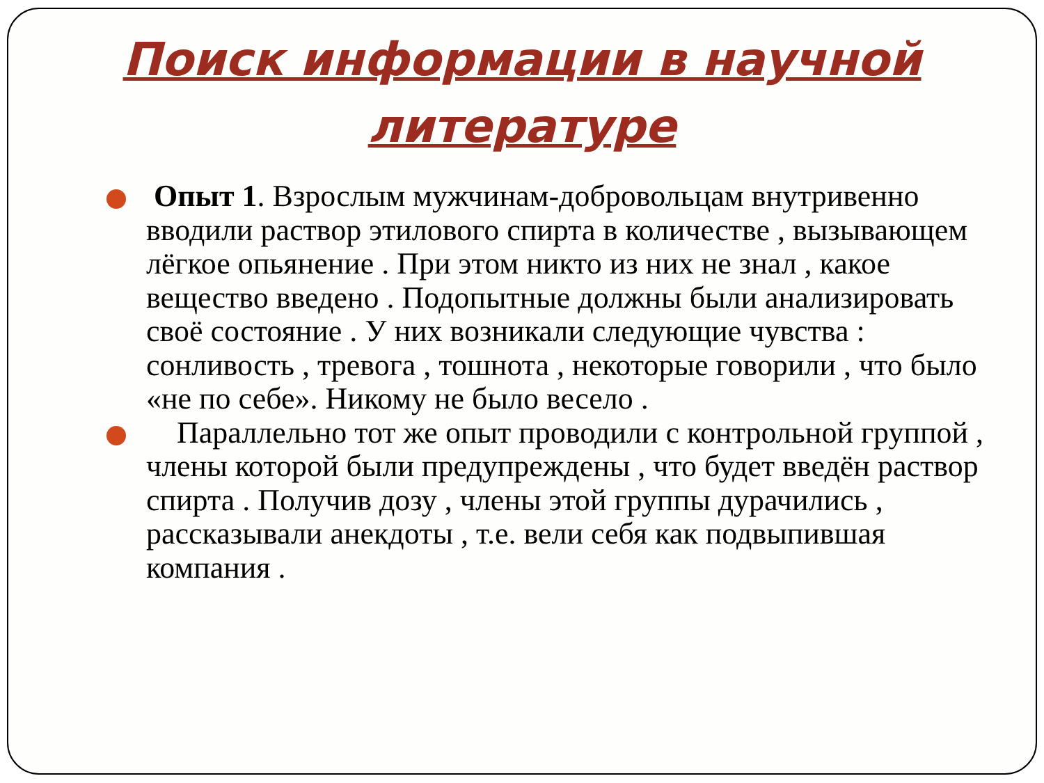Поиск информации в научной литературе
Опыт 1. Взрослым мужчинам-добровольцам внутривенно вводили раствор этилового спирта в количестве , вызывающем лёгкое опьянение . При этом никто из них не знал , какое вещество введено . Подопытные должны были анализировать своё состояние . У них возникали следующие чувства : сонливость , тревога , тошнота , некоторые говорили , что было «не по себе». Никому не было весело .
Параллельно тот же опыт проводили с контрольной группой , члены которой были предупреждены , что будет введён раствор спирта . Получив дозу , члены этой группы дурачились , рассказывали анекдоты , т.е. вели себя как подвыпившая компания .